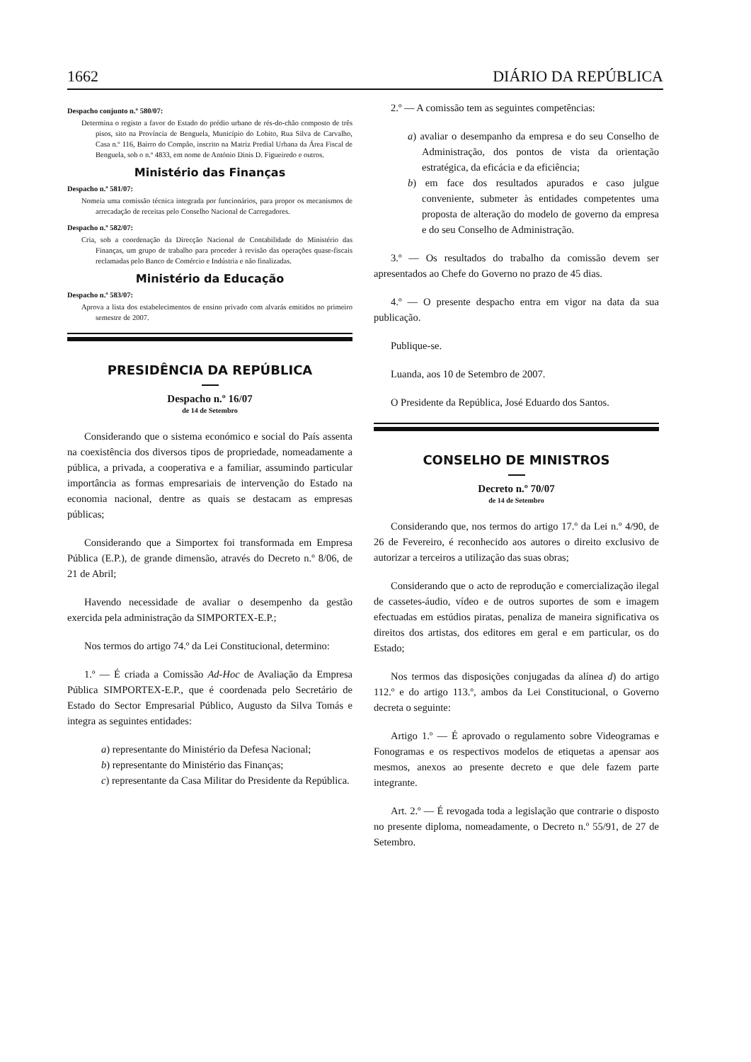1662 DIÁRIO DA REPÚBLICA
Despacho conjunto n.º 580/07:
Determina o registo a favor do Estado do prédio urbano de rés-do-chão composto de três pisos, sito na Província de Benguela, Município do Lobito, Rua Silva de Carvalho, Casa n.º 116, Bairro do Compão, inscrito na Matriz Predial Urbana da Área Fiscal de Benguela, sob o n.º 4833, em nome de António Dinis D. Figueiredo e outros.
Ministério das Finanças
Despacho n.º 581/07:
Nomeia uma comissão técnica integrada por funcionários, para propor os mecanismos de arrecadação de receitas pelo Conselho Nacional de Carregadores.
Despacho n.º 582/07:
Cria, sob a coordenação da Direcção Nacional de Contabilidade do Ministério das Finanças, um grupo de trabalho para proceder à revisão das operações quase-fiscais reclamadas pelo Banco de Comércio e Indústria e não finalizadas.
Ministério da Educação
Despacho n.º 583/07:
Aprova a lista dos estabelecimentos de ensino privado com alvarás emitidos no primeiro semestre de 2007.
PRESIDÊNCIA DA REPÚBLICA
Despacho n.º 16/07
de 14 de Setembro
Considerando que o sistema económico e social do País assenta na coexistência dos diversos tipos de propriedade, nomeadamente a pública, a privada, a cooperativa e a familiar, assumindo particular importância as formas empresariais de intervenção do Estado na economia nacional, dentre as quais se destacam as empresas públicas;
Considerando que a Simportex foi transformada em Empresa Pública (E.P.), de grande dimensão, através do Decreto n.º 8/06, de 21 de Abril;
Havendo necessidade de avaliar o desempenho da gestão exercida pela administração da SIMPORTEX-E.P.;
Nos termos do artigo 74.º da Lei Constitucional, determino:
1.º — É criada a Comissão Ad-Hoc de Avaliação da Empresa Pública SIMPORTEX-E.P., que é coordenada pelo Secretário de Estado do Sector Empresarial Público, Augusto da Silva Tomás e integra as seguintes entidades:
a) representante do Ministério da Defesa Nacional;
b) representante do Ministério das Finanças;
c) representante da Casa Militar do Presidente da República.
2.º — A comissão tem as seguintes competências:
a) avaliar o desempanho da empresa e do seu Conselho de Administração, dos pontos de vista da orientação estratégica, da eficácia e da eficiência;
b) em face dos resultados apurados e caso julgue conveniente, submeter às entidades competentes uma proposta de alteração do modelo de governo da empresa e do seu Conselho de Administração.
3.º — Os resultados do trabalho da comissão devem ser apresentados ao Chefe do Governo no prazo de 45 dias.
4.º — O presente despacho entra em vigor na data da sua publicação.
Publique-se.
Luanda, aos 10 de Setembro de 2007.
O Presidente da República, José Eduardo dos Santos.
CONSELHO DE MINISTROS
Decreto n.º 70/07
de 14 de Setembro
Considerando que, nos termos do artigo 17.º da Lei n.º 4/90, de 26 de Fevereiro, é reconhecido aos autores o direito exclusivo de autorizar a terceiros a utilização das suas obras;
Considerando que o acto de reprodução e comercialização ilegal de cassetes-áudio, vídeo e de outros suportes de som e imagem efectuadas em estúdios piratas, penaliza de maneira significativa os direitos dos artistas, dos editores em geral e em particular, os do Estado;
Nos termos das disposições conjugadas da alínea d) do artigo 112.º e do artigo 113.º, ambos da Lei Constitucional, o Governo decreta o seguinte:
Artigo 1.º — É aprovado o regulamento sobre Videogramas e Fonogramas e os respectivos modelos de etiquetas a apensar aos mesmos, anexos ao presente decreto e que dele fazem parte integrante.
Art. 2.º — É revogada toda a legislação que contrarie o disposto no presente diploma, nomeadamente, o Decreto n.º 55/91, de 27 de Setembro.